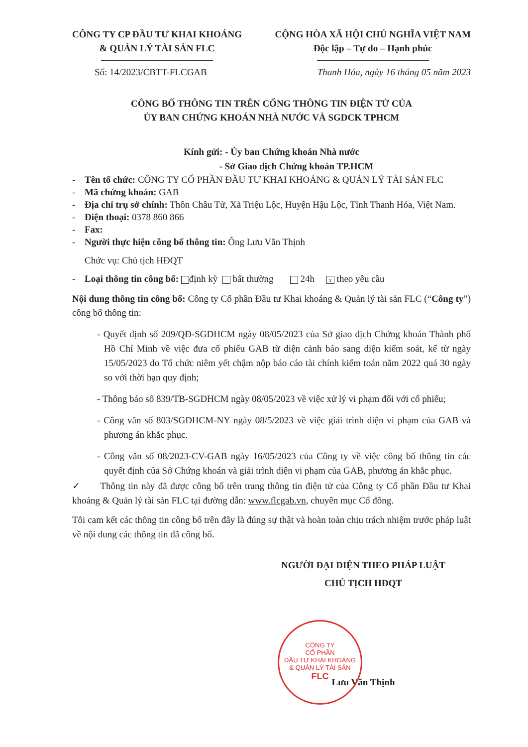CÔNG TY CP ĐẦU TƯ KHAI KHOÁNG
& QUẢN LÝ TÀI SẢN FLC
CỘNG HÒA XÃ HỘI CHỦ NGHĨA VIỆT NAM
Độc lập – Tự do – Hạnh phúc
Số: 14/2023/CBTT-FLCGAB Thanh Hóa, ngày 16 tháng 05 năm 2023
CÔNG BỐ THÔNG TIN TRÊN CỔNG THÔNG TIN ĐIỆN TỬ CỦA
ỦY BAN CHỨNG KHOÁN NHÀ NƯỚC VÀ SGDCK TPHCM
Kính gửi: - Ủy ban Chứng khoán Nhà nước
- Sở Giao dịch Chứng khoán TP.HCM
- Tên tổ chức: CÔNG TY CỔ PHẦN ĐẦU TƯ KHAI KHOÁNG & QUẢN LÝ TÀI SẢN FLC
- Mã chứng khoán: GAB
- Địa chỉ trụ sở chính: Thôn Châu Tử, Xã Triệu Lộc, Huyện Hậu Lộc, Tỉnh Thanh Hóa, Việt Nam.
- Điện thoại: 0378 860 866
- Fax:
- Người thực hiện công bố thông tin: Ông Lưu Văn Thịnh
Chức vụ: Chủ tịch HĐQT
- Loại thông tin công bố: định kỳ bất thường 24h x theo yêu cầu
Nội dung thông tin công bố: Công ty Cổ phần Đầu tư Khai khoáng & Quản lý tài sản FLC (“Công ty”) công bố thông tin:
- Quyết định số 209/QĐ-SGDHCM ngày 08/05/2023 của Sở giao dịch Chứng khoán Thành phố Hồ Chí Minh về việc đưa cổ phiếu GAB từ diện cảnh báo sang diện kiểm soát, kể từ ngày 15/05/2023 do Tổ chức niêm yết chậm nộp báo cáo tài chính kiểm toán năm 2022 quá 30 ngày so với thời hạn quy định;
- Thông báo số 839/TB-SGDHCM ngày 08/05/2023 về việc xử lý vi phạm đối với cổ phiếu;
- Công văn số 803/SGDHCM-NY ngày 08/5/2023 về việc giải trình diện vi phạm của GAB và phương án khắc phục.
- Công văn số 08/2023-CV-GAB ngày 16/05/2023 của Công ty về việc công bố thông tin các quyết định của Sở Chứng khoán và giải trình diện vi phạm của GAB, phương án khắc phục.
✓ Thông tin này đã được công bố trên trang thông tin điện tử của Công ty Cổ phần Đầu tư Khai khoáng & Quản lý tài sản FLC tại đường dẫn: www.flcgab.vn, chuyên mục Cổ đông.
Tôi cam kết các thông tin công bố trên đây là đúng sự thật và hoàn toàn chịu trách nhiệm trước pháp luật về nội dung các thông tin đã công bố.
NGƯỜI ĐẠI DIỆN THEO PHÁP LUẬT
CHỦ TỊCH HĐQT
Lưu Văn Thịnh
CÔNG TY
CỔ PHẦN
ĐẦU TƯ KHAI KHOÁNG
& QUẢN LÝ TÀI SẢN
FLC